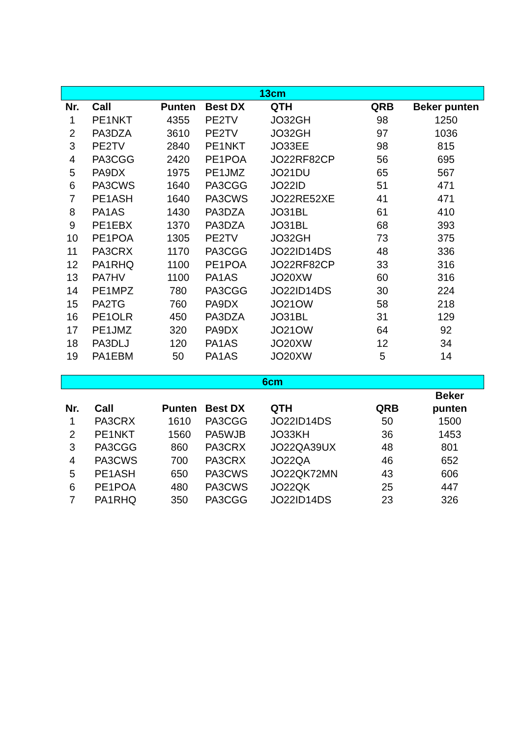| 13cm | | | | | | |
| Nr. | Call | Punten | Best DX | QTH | QRB | Beker punten |
| 1 | PE1NKT | 4355 | PE2TV | JO32GH | 98 | 1250 |
| 2 | PA3DZA | 3610 | PE2TV | JO32GH | 97 | 1036 |
| 3 | PE2TV | 2840 | PE1NKT | JO33EE | 98 | 815 |
| 4 | PA3CGG | 2420 | PE1POA | JO22RF82CP | 56 | 695 |
| 5 | PA9DX | 1975 | PE1JMZ | JO21DU | 65 | 567 |
| 6 | PA3CWS | 1640 | PA3CGG | JO22ID | 51 | 471 |
| 7 | PE1ASH | 1640 | PA3CWS | JO22RE52XE | 41 | 471 |
| 8 | PA1AS | 1430 | PA3DZA | JO31BL | 61 | 410 |
| 9 | PE1EBX | 1370 | PA3DZA | JO31BL | 68 | 393 |
| 10 | PE1POA | 1305 | PE2TV | JO32GH | 73 | 375 |
| 11 | PA3CRX | 1170 | PA3CGG | JO22ID14DS | 48 | 336 |
| 12 | PA1RHQ | 1100 | PE1POA | JO22RF82CP | 33 | 316 |
| 13 | PA7HV | 1100 | PA1AS | JO20XW | 60 | 316 |
| 14 | PE1MPZ | 780 | PA3CGG | JO22ID14DS | 30 | 224 |
| 15 | PA2TG | 760 | PA9DX | JO21OW | 58 | 218 |
| 16 | PE1OLR | 450 | PA3DZA | JO31BL | 31 | 129 |
| 17 | PE1JMZ | 320 | PA9DX | JO21OW | 64 | 92 |
| 18 | PA3DLJ | 120 | PA1AS | JO20XW | 12 | 34 |
| 19 | PA1EBM | 50 | PA1AS | JO20XW | 5 | 14 |
| 6cm | | | | | | |
| Nr. | Call | Punten | Best DX | QTH | QRB | Beker punten |
| 1 | PA3CRX | 1610 | PA3CGG | JO22ID14DS | 50 | 1500 |
| 2 | PE1NKT | 1560 | PA5WJB | JO33KH | 36 | 1453 |
| 3 | PA3CGG | 860 | PA3CRX | JO22QA39UX | 48 | 801 |
| 4 | PA3CWS | 700 | PA3CRX | JO22QA | 46 | 652 |
| 5 | PE1ASH | 650 | PA3CWS | JO22QK72MN | 43 | 606 |
| 6 | PE1POA | 480 | PA3CWS | JO22QK | 25 | 447 |
| 7 | PA1RHQ | 350 | PA3CGG | JO22ID14DS | 23 | 326 |